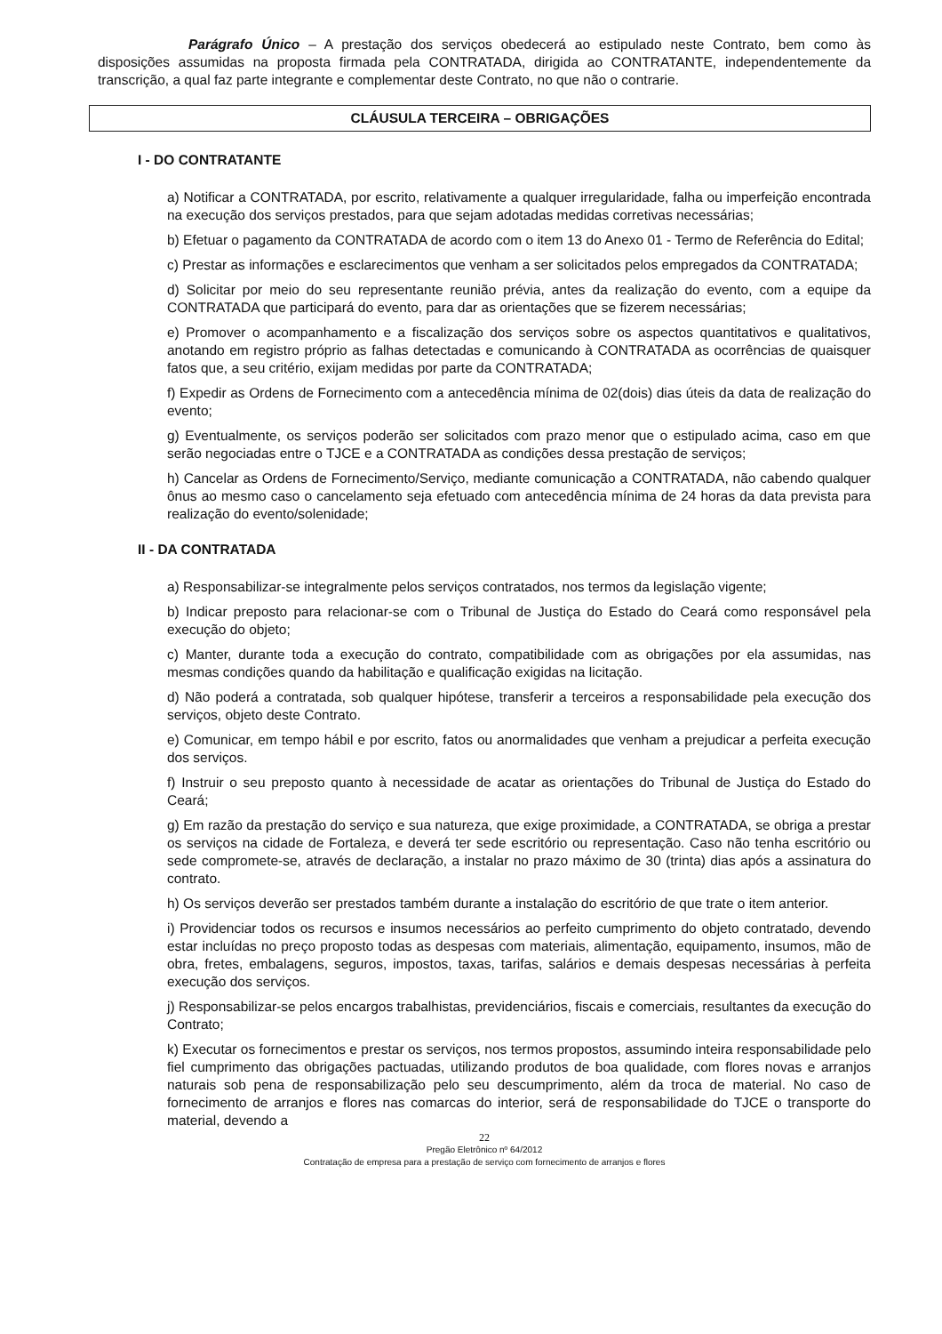Parágrafo Único – A prestação dos serviços obedecerá ao estipulado neste Contrato, bem como às disposições assumidas na proposta firmada pela CONTRATADA, dirigida ao CONTRATANTE, independentemente da transcrição, a qual faz parte integrante e complementar deste Contrato, no que não o contrarie.
CLÁUSULA TERCEIRA – OBRIGAÇÕES
I - DO CONTRATANTE
a) Notificar a CONTRATADA, por escrito, relativamente a qualquer irregularidade, falha ou imperfeição encontrada na execução dos serviços prestados, para que sejam adotadas medidas corretivas necessárias;
b) Efetuar o pagamento da CONTRATADA de acordo com o item 13 do Anexo 01 - Termo de Referência do Edital;
c) Prestar as informações e esclarecimentos que venham a ser solicitados pelos empregados da CONTRATADA;
d) Solicitar por meio do seu representante reunião prévia, antes da realização do evento, com a equipe da CONTRATADA que participará do evento, para dar as orientações que se fizerem necessárias;
e) Promover o acompanhamento e a fiscalização dos serviços sobre os aspectos quantitativos e qualitativos, anotando em registro próprio as falhas detectadas e comunicando à CONTRATADA as ocorrências de quaisquer fatos que, a seu critério, exijam medidas por parte da CONTRATADA;
f) Expedir as Ordens de Fornecimento com a antecedência mínima de 02(dois) dias úteis da data de realização do evento;
g) Eventualmente, os serviços poderão ser solicitados com prazo menor que o estipulado acima, caso em que serão negociadas entre o TJCE e a CONTRATADA as condições dessa prestação de serviços;
h) Cancelar as Ordens de Fornecimento/Serviço, mediante comunicação a CONTRATADA, não cabendo qualquer ônus ao mesmo caso o cancelamento seja efetuado com antecedência mínima de 24 horas da data prevista para realização do evento/solenidade;
II - DA CONTRATADA
a) Responsabilizar-se integralmente pelos serviços contratados, nos termos da legislação vigente;
b) Indicar preposto para relacionar-se com o Tribunal de Justiça do Estado do Ceará como responsável pela execução do objeto;
c) Manter, durante toda a execução do contrato, compatibilidade com as obrigações por ela assumidas, nas mesmas condições quando da habilitação e qualificação exigidas na licitação.
d) Não poderá a contratada, sob qualquer hipótese, transferir a terceiros a responsabilidade pela execução dos serviços, objeto deste Contrato.
e) Comunicar, em tempo hábil e por escrito, fatos ou anormalidades que venham a prejudicar a perfeita execução dos serviços.
f) Instruir o seu preposto quanto à necessidade de acatar as orientações do Tribunal de Justiça do Estado do Ceará;
g) Em razão da prestação do serviço e sua natureza, que exige proximidade, a CONTRATADA, se obriga a prestar os serviços na cidade de Fortaleza, e deverá ter sede escritório ou representação. Caso não tenha escritório ou sede compromete-se, através de declaração, a instalar no prazo máximo de 30 (trinta) dias após a assinatura do contrato.
h) Os serviços deverão ser prestados também durante a instalação do escritório de que trate o item anterior.
i) Providenciar todos os recursos e insumos necessários ao perfeito cumprimento do objeto contratado, devendo estar incluídas no preço proposto todas as despesas com materiais, alimentação, equipamento, insumos, mão de obra, fretes, embalagens, seguros, impostos, taxas, tarifas, salários e demais despesas necessárias à perfeita execução dos serviços.
j) Responsabilizar-se pelos encargos trabalhistas, previdenciários, fiscais e comerciais, resultantes da execução do Contrato;
k) Executar os fornecimentos e prestar os serviços, nos termos propostos, assumindo inteira responsabilidade pelo fiel cumprimento das obrigações pactuadas, utilizando produtos de boa qualidade, com flores novas e arranjos naturais sob pena de responsabilização pelo seu descumprimento, além da troca de material. No caso de fornecimento de arranjos e flores nas comarcas do interior, será de responsabilidade do TJCE o transporte do material, devendo a
22
Pregão Eletrônico nº 64/2012
Contratação de empresa para a prestação de serviço com fornecimento de arranjos e flores